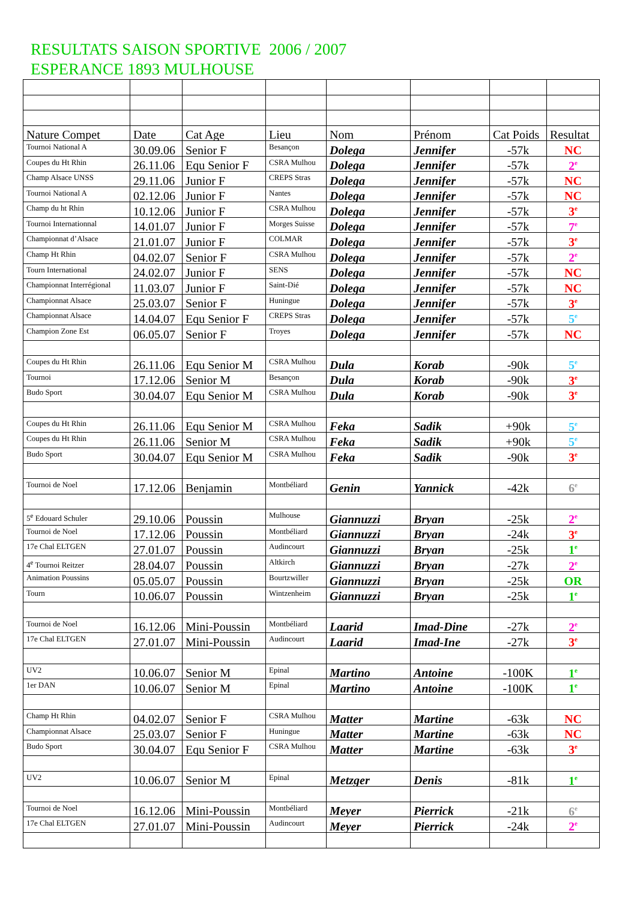RESULTATS SAISON SPORTIVE 2006 / 2007
ESPERANCE 1893 MULHOUSE
| Nature Compet | Date | Cat Age | Lieu | Nom | Prénom | Cat Poids | Resultat |
| Tournoi National A | 30.09.06 | Senior F | Besançon | Dolega | Jennifer | -57k | NC |
| Coupes du Ht Rhin | 26.11.06 | Equ Senior F | CSRA Mulhou | Dolega | Jennifer | -57k | 2<sup>e</sup> |
| Champ Alsace UNSS | 29.11.06 | Junior F | CREPS Stras | Dolega | Jennifer | -57k | NC |
| Tournoi National A | 02.12.06 | Junior F | Nantes | Dolega | Jennifer | -57k | NC |
| Champ du ht Rhin | 10.12.06 | Junior F | CSRA Mulhou | Dolega | Jennifer | -57k | 3<sup>e</sup> |
| Tournoi Internationnal | 14.01.07 | Junior F | Morges Suisse | Dolega | Jennifer | -57k | 7<sup>e</sup> |
| Championnat d’Alsace | 21.01.07 | Junior F | COLMAR | Dolega | Jennifer | -57k | 3<sup>e</sup> |
| Champ Ht Rhin | 04.02.07 | Senior F | CSRA Mulhou | Dolega | Jennifer | -57k | 2<sup>e</sup> |
| Tourn International | 24.02.07 | Junior F | SENS | Dolega | Jennifer | -57k | NC |
| Championnat Interrégional | 11.03.07 | Junior F | Saint-Dié | Dolega | Jennifer | -57k | NC |
| Championnat Alsace | 25.03.07 | Senior F | Huningue | Dolega | Jennifer | -57k | 3<sup>e</sup> |
| Championnat Alsace | 14.04.07 | Equ Senior F | CREPS Stras | Dolega | Jennifer | -57k | 5<sup>e</sup> |
| Champion Zone Est | 06.05.07 | Senior F | Troyes | Dolega | Jennifer | -57k | NC |
| Coupes du Ht Rhin | 26.11.06 | Equ Senior M | CSRA Mulhou | Dula | Korab | -90k | 5<sup>e</sup> |
| Tournoi | 17.12.06 | Senior M | Besançon | Dula | Korab | -90k | 3<sup>e</sup> |
| Budo Sport | 30.04.07 | Equ Senior M | CSRA Mulhou | Dula | Korab | -90k | 3<sup>e</sup> |
| Coupes du Ht Rhin | 26.11.06 | Equ Senior M | CSRA Mulhou | Feka | Sadik | +90k | 5<sup>e</sup> |
| Coupes du Ht Rhin | 26.11.06 | Senior M | CSRA Mulhou | Feka | Sadik | +90k | 5<sup>e</sup> |
| Budo Sport | 30.04.07 | Equ Senior M | CSRA Mulhou | Feka | Sadik | -90k | 3<sup>e</sup> |
| Tournoi de Noel | 17.12.06 | Benjamin | Montbéliard | Genin | Yannick | -42k | 6<sup>e</sup> |
| 5<sup>e</sup> Edouard Schuler | 29.10.06 | Poussin | Mulhouse | Giannuzzi | Bryan | -25k | 2<sup>e</sup> |
| Tournoi de Noel | 17.12.06 | Poussin | Montbéliard | Giannuzzi | Bryan | -24k | 3<sup>e</sup> |
| 17e Chal ELTGEN | 27.01.07 | Poussin | Audincourt | Giannuzzi | Bryan | -25k | 1<sup>e</sup> |
| 4<sup>e</sup> Tournoi Reitzer | 28.04.07 | Poussin | Altkirch | Giannuzzi | Bryan | -27k | 2<sup>e</sup> |
| Animation Poussins | 05.05.07 | Poussin | Bourtzwiller | Giannuzzi | Bryan | -25k | OR |
| Tourn | 10.06.07 | Poussin | Wintzenheim | Giannuzzi | Bryan | -25k | 1<sup>e</sup> |
| Tournoi de Noel | 16.12.06 | Mini-Poussin | Montbéliard | Laarid | Imad-Dine | -27k | 2<sup>e</sup> |
| 17e Chal ELTGEN | 27.01.07 | Mini-Poussin | Audincourt | Laarid | Imad-Ine | -27k | 3<sup>e</sup> |
| UV2 | 10.06.07 | Senior M | Epinal | Martino | Antoine | -100K | 1<sup>e</sup> |
| 1er DAN | 10.06.07 | Senior M | Epinal | Martino | Antoine | -100K | 1<sup>e</sup> |
| Champ Ht Rhin | 04.02.07 | Senior F | CSRA Mulhou | Matter | Martine | -63k | NC |
| Championnat Alsace | 25.03.07 | Senior F | Huningue | Matter | Martine | -63k | NC |
| Budo Sport | 30.04.07 | Equ Senior F | CSRA Mulhou | Matter | Martine | -63k | 3<sup>e</sup> |
| UV2 | 10.06.07 | Senior M | Epinal | Metzger | Denis | -81k | 1<sup>e</sup> |
| Tournoi de Noel | 16.12.06 | Mini-Poussin | Montbéliard | Meyer | Pierrick | -21k | 6<sup>e</sup> |
| 17e Chal ELTGEN | 27.01.07 | Mini-Poussin | Audincourt | Meyer | Pierrick | -24k | 2<sup>e</sup> |